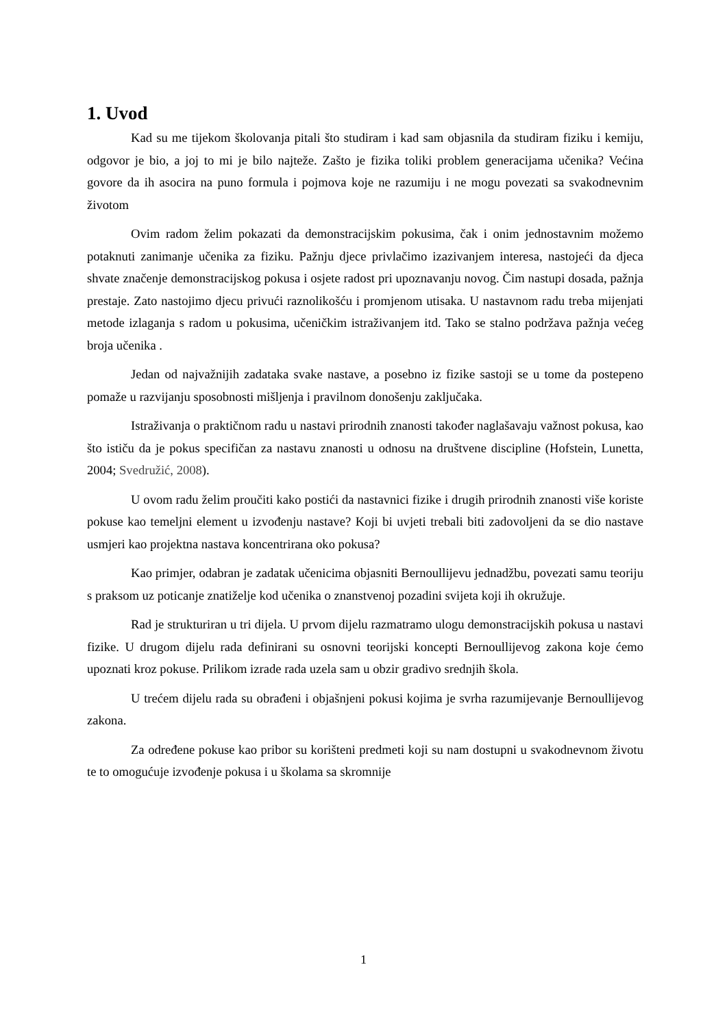1. Uvod
Kad su me tijekom školovanja pitali što studiram i kad sam objasnila da studiram fiziku i kemiju, odgovor je bio, a joj to mi je bilo najteže. Zašto je fizika toliki problem generacijama učenika? Većina govore da ih asocira na puno formula i pojmova koje ne razumiju i ne mogu povezati sa svakodnevnim životom
Ovim radom želim pokazati da demonstracijskim pokusima, čak i onim jednostavnim možemo potaknuti zanimanje učenika za fiziku. Pažnju djece privlačimo izazivanjem interesa, nastojeći da djeca shvate značenje demonstracijskog pokusa i osjete radost pri upoznavanju novog. Čim nastupi dosada, pažnja prestaje. Zato nastojimo djecu privući raznolikošću i promjenom utisaka. U nastavnom radu treba mijenjati metode izlaganja s radom u pokusima, učeničkim istraživanjem itd. Tako se stalno podržava pažnja većeg broja učenika .
Jedan od najvažnijih zadataka svake nastave, a posebno iz fizike sastoji se u tome da postepeno pomaže u razvijanju sposobnosti mišljenja i pravilnom donošenju zaključaka.
Istraživanja o praktičnom radu u nastavi prirodnih znanosti također naglašavaju važnost pokusa, kao što ističu da je pokus specifičan za nastavu znanosti u odnosu na društvene discipline (Hofstein, Lunetta, 2004; Svedružić, 2008).
U ovom radu želim proučiti kako postići da nastavnici fizike i drugih prirodnih znanosti više koriste pokuse kao temeljni element u izvođenju nastave? Koji bi uvjeti trebali biti zadovoljeni da se dio nastave usmjeri kao projektna nastava koncentrirana oko pokusa?
Kao primjer, odabran je zadatak učenicima objasniti Bernoullijevu jednadžbu, povezati samu teoriju s praksom uz poticanje znatiželje kod učenika o znanstvenoj pozadini svijeta koji ih okružuje.
Rad je strukturiran u tri dijela. U prvom dijelu razmatramo ulogu demonstracijskih pokusa u nastavi fizike. U drugom dijelu rada definirani su osnovni teorijski koncepti Bernoullijevog zakona koje ćemo upoznati kroz pokuse. Prilikom izrade rada uzela sam u obzir gradivo srednjih škola.
U trećem dijelu rada su obrađeni i objašnjeni pokusi kojima je svrha razumijevanje Bernoullijevog zakona.
Za određene pokuse kao pribor su korišteni predmeti koji su nam dostupni u svakodnevnom životu te to omogućuje izvođenje pokusa i u školama sa skromnije
1